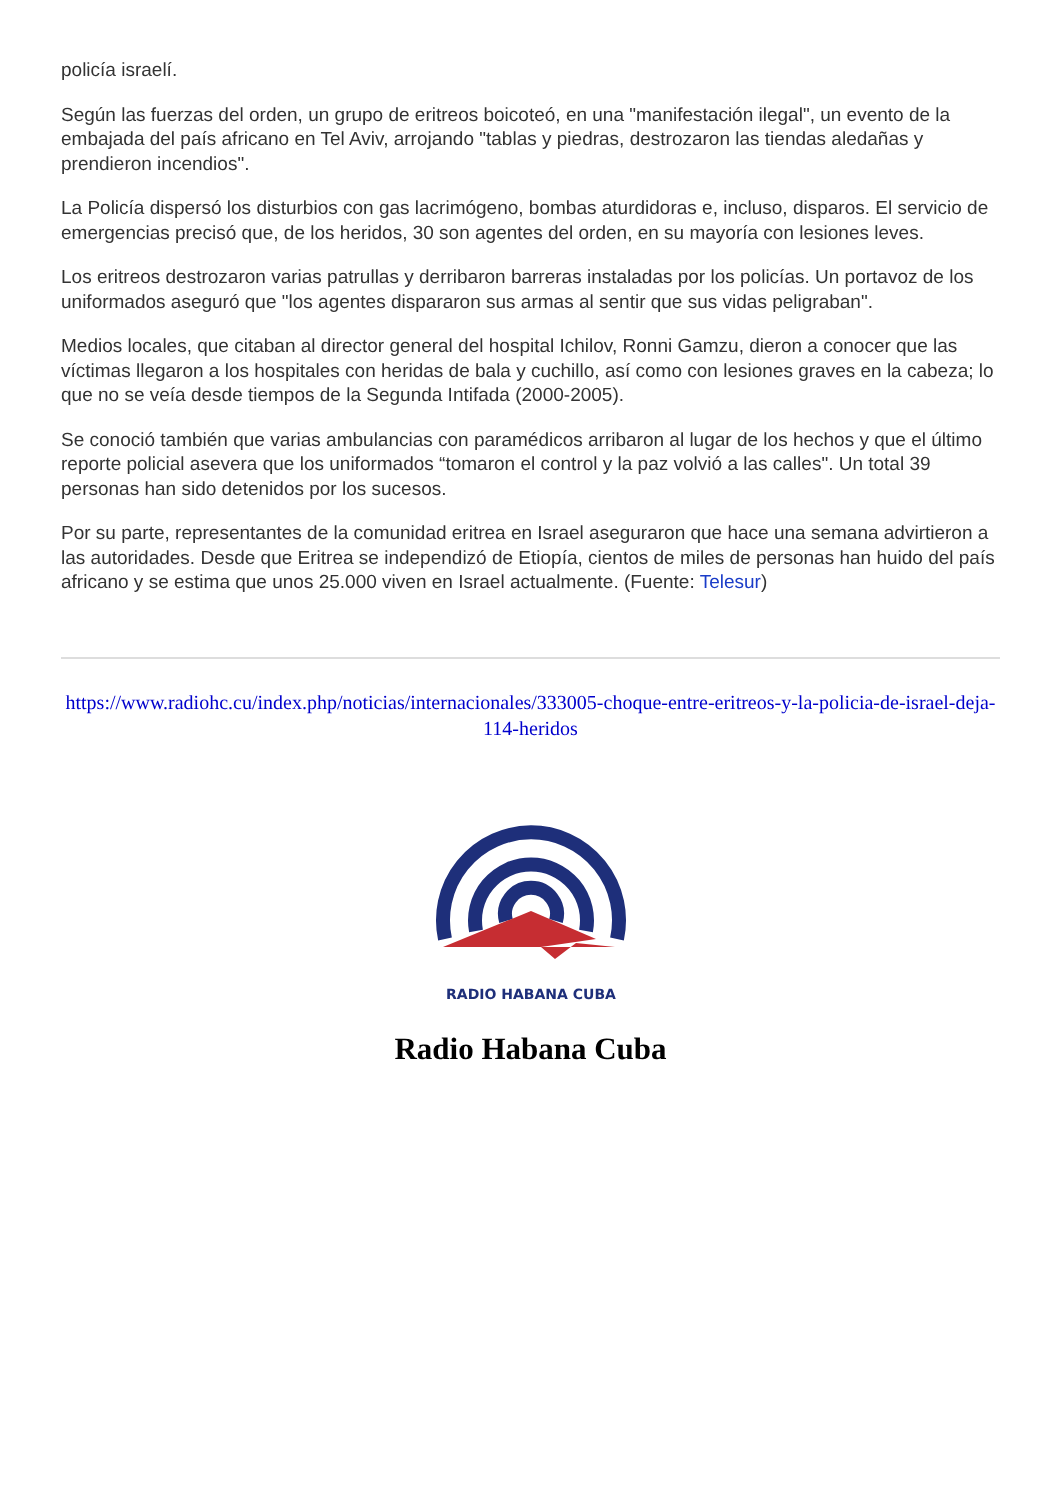policía israelí.
Según las fuerzas del orden, un grupo de eritreos boicoteó, en una "manifestación ilegal", un evento de la embajada del país africano en Tel Aviv, arrojando "tablas y piedras, destrozaron las tiendas aledañas y prendieron incendios".
La Policía dispersó los disturbios con gas lacrimógeno, bombas aturdidoras e, incluso, disparos. El servicio de emergencias precisó que, de los heridos, 30 son agentes del orden, en su mayoría con lesiones leves.
Los eritreos destrozaron varias patrullas y derribaron barreras instaladas por los policías. Un portavoz de los uniformados aseguró que "los agentes dispararon sus armas al sentir que sus vidas peligraban".
Medios locales, que citaban al director general del hospital Ichilov, Ronni Gamzu, dieron a conocer que las víctimas llegaron a los hospitales con heridas de bala y cuchillo, así como con lesiones graves en la cabeza; lo que no se veía desde tiempos de la Segunda Intifada (2000-2005).
Se conoció también que varias ambulancias con paramédicos arribaron al lugar de los hechos y que el último reporte policial asevera que los uniformados “tomaron el control y la paz volvió a las calles". Un total 39 personas han sido detenidos por los sucesos.
Por su parte, representantes de la comunidad eritrea en Israel aseguraron que hace una semana advirtieron a las autoridades. Desde que Eritrea se independizó de Etiopía, cientos de miles de personas han huido del país africano y se estima que unos 25.000 viven en Israel actualmente. (Fuente: Telesur)
https://www.radiohc.cu/index.php/noticias/internacionales/333005-choque-entre-eritreos-y-la-policia-de-israel-deja-114-heridos
RADIO HABANA CUBA
Radio Habana Cuba